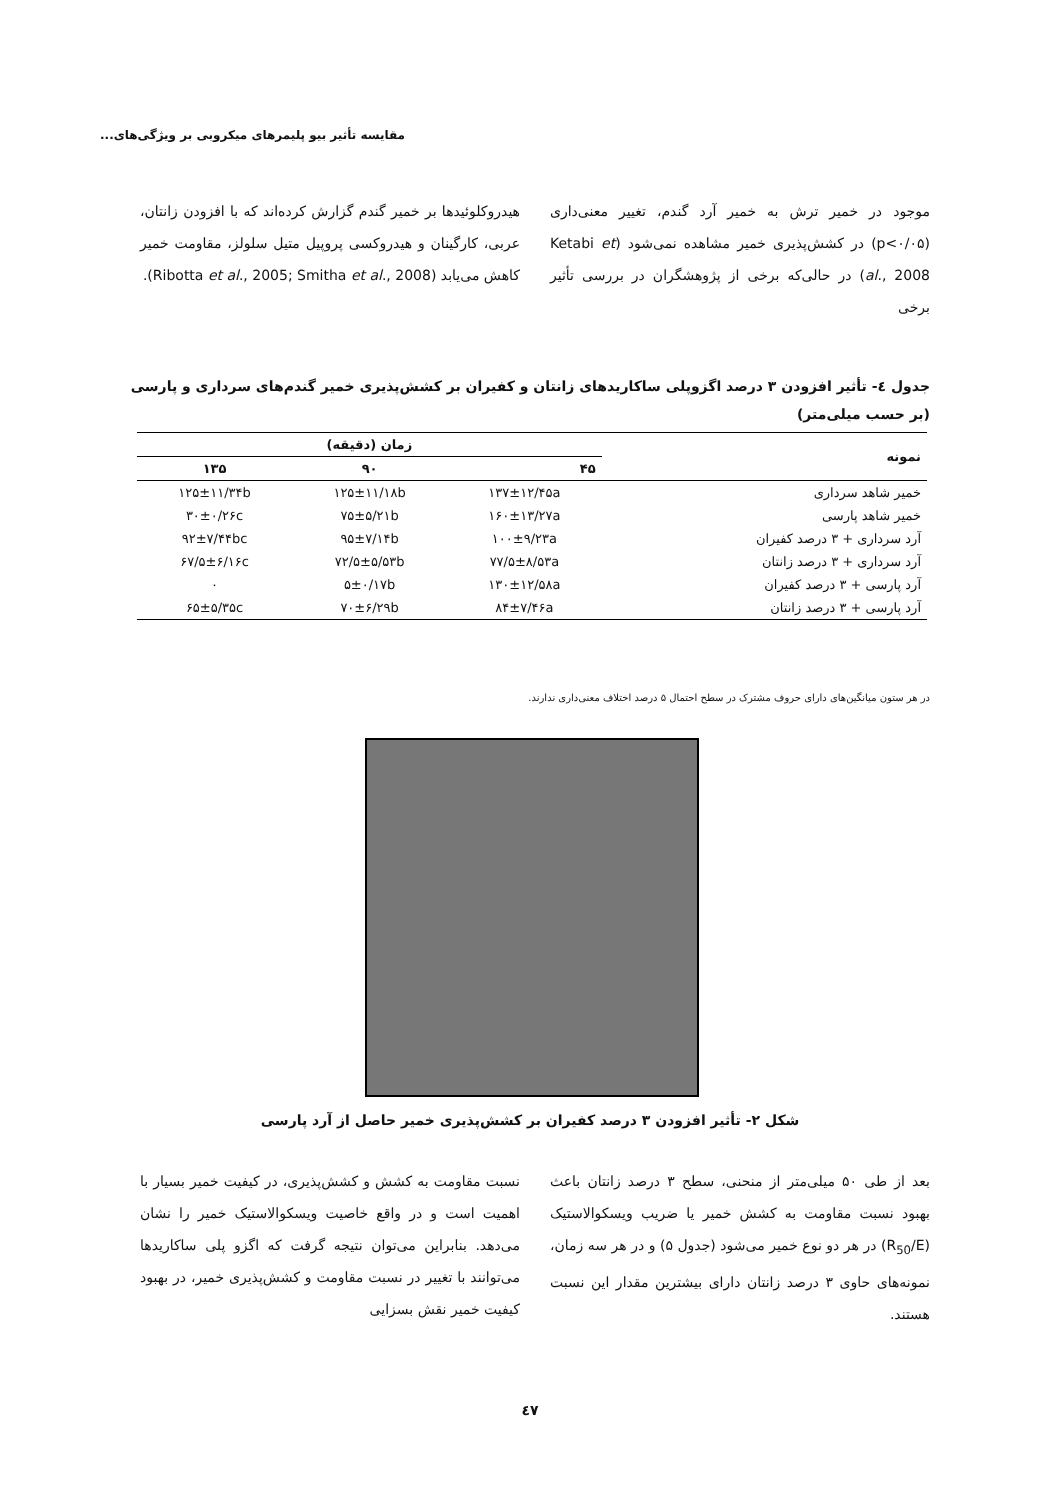مقایسه تأثیر بیو پلیمرهای میکروبی بر ویژگی‌های...
موجود در خمیر ترش به خمیر آرد گندم، تغییر معنی‌داری (p<۰/۰۵) در کشش‌پذیری خمیر مشاهده نمی‌شود (Ketabi et al., 2008) در حالی‌که برخی از پژوهشگران در بررسی تأثیر برخی
هیدروکلوئیدها بر خمیر گندم گزارش کرده‌اند که با افزودن زانتان، عربی، کارگینان و هیدروکسی پروپیل متیل سلولز، مقاومت خمیر کاهش می‌یابد (Ribotta et al., 2005; Smitha et al., 2008).
جدول ٤- تأثیر افزودن ۳ درصد اگزوپلی ساکاریدهای زانتان و کفیران بر کشش‌پذیری خمیر گندم‌های سرداری و پارسی (بر حسب میلی‌متر)
| نمونه | زمان (دقیقه) | | |
| --- | --- | --- | --- |
| | ۴۵ | ۹۰ | ۱۳۵ |
| خمیر شاهد سرداری | ۱۳۷±۱۲/۴۵a | ۱۲۵±۱۱/۱۸b | ۱۲۵±۱۱/۳۴b |
| خمیر شاهد پارسی | ۱۶۰±۱۳/۲۷a | ۷۵±۵/۲۱b | ۳۰±۰/۲۶c |
| آرد سرداری + ۳ درصد کفیران | ۱۰۰±۹/۲۳a | ۹۵±۷/۱۴b | ۹۲±۷/۴۴bc |
| آرد سرداری + ۳ درصد زانتان | ۷۷/۵±۸/۵۳a | ۷۲/۵±۵/۵۳b | ۶۷/۵±۶/۱۶c |
| آرد پارسی + ۳ درصد کفیران | ۱۳۰±۱۲/۵۸a | ۵±۰/۱۷b | ۰ |
| آرد پارسی + ۳ درصد زانتان | ۸۴±۷/۴۶a | ۷۰±۶/۲۹b | ۶۵±۵/۳۵c |
در هر ستون میانگین‌های دارای حروف مشترک در سطح احتمال ۵ درصد اختلاف معنی‌داری ندارند.
شکل ۲- تأثیر افزودن ۳ درصد کفیران بر کشش‌پذیری خمیر حاصل از آرد پارسی
بعد از طی ۵۰ میلی‌متر از منحنی، سطح ۳ درصد زانتان باعث بهبود نسبت مقاومت به کشش خمیر یا ضریب ویسکوالاستیک (R<sub>50</sub>/E) در هر دو نوع خمیر می‌شود (جدول ۵) و در هر سه زمان، نمونه‌های حاوی ۳ درصد زانتان دارای بیشترین مقدار این نسبت هستند.
نسبت مقاومت به کشش و کشش‌پذیری، در کیفیت خمیر بسیار با اهمیت است و در واقع خاصیت ویسکوالاستیک خمیر را نشان می‌دهد. بنابراین می‌توان نتیجه گرفت که اگزو پلی ساکاریدها می‌توانند با تغییر در نسبت مقاومت و کشش‌پذیری خمیر، در بهبود کیفیت خمیر نقش بسزایی
٤٧